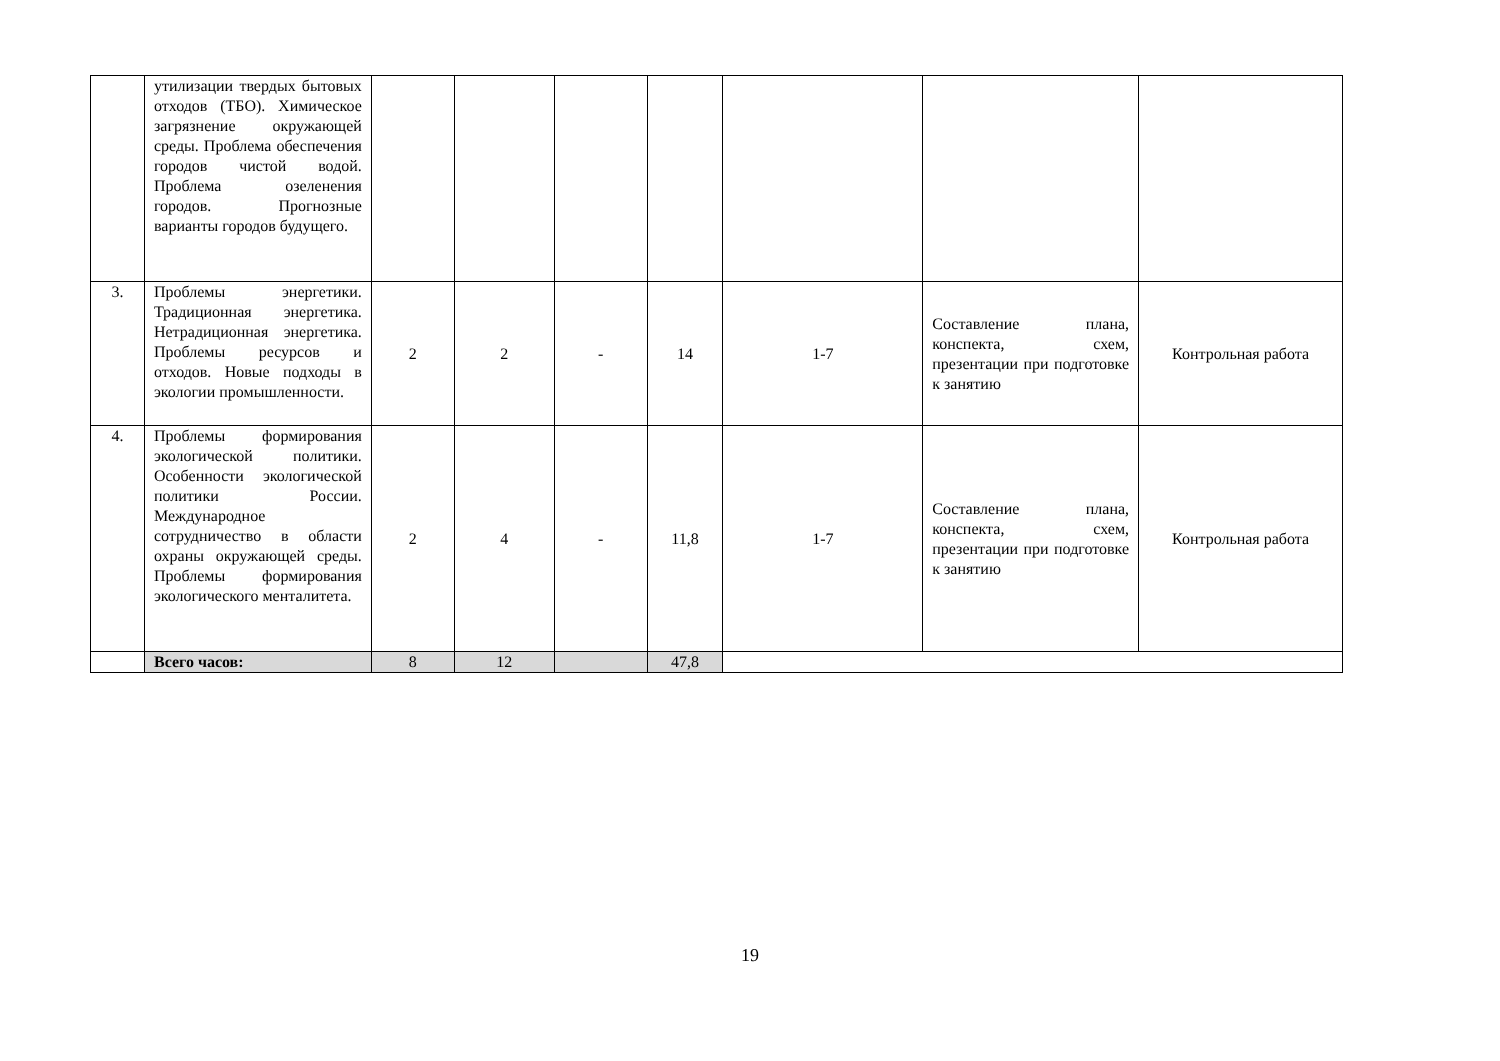| | утилизации твердых бытовых отходов (ТБО). Химическое загрязнение окружающей среды. Проблема обеспечения городов чистой водой. Проблема озеленения городов. Прогнозные варианты городов будущего. | | | | | | | |
| 3. | Проблемы энергетики. Традиционная энергетика. Нетрадиционная энергетика. Проблемы ресурсов и отходов. Новые подходы в экологии промышленности. | 2 | 2 | - | 14 | 1-7 | Составление плана, конспекта, схем, презентации при подготовке к занятию | Контрольная работа |
| 4. | Проблемы формирования экологической политики. Особенности экологической политики России. Международное сотрудничество в области охраны окружающей среды. Проблемы формирования экологического менталитета. | 2 | 4 | - | 11,8 | 1-7 | Составление плана, конспекта, схем, презентации при подготовке к занятию | Контрольная работа |
| | Всего часов: | 8 | 12 | | 47,8 | | | |
19